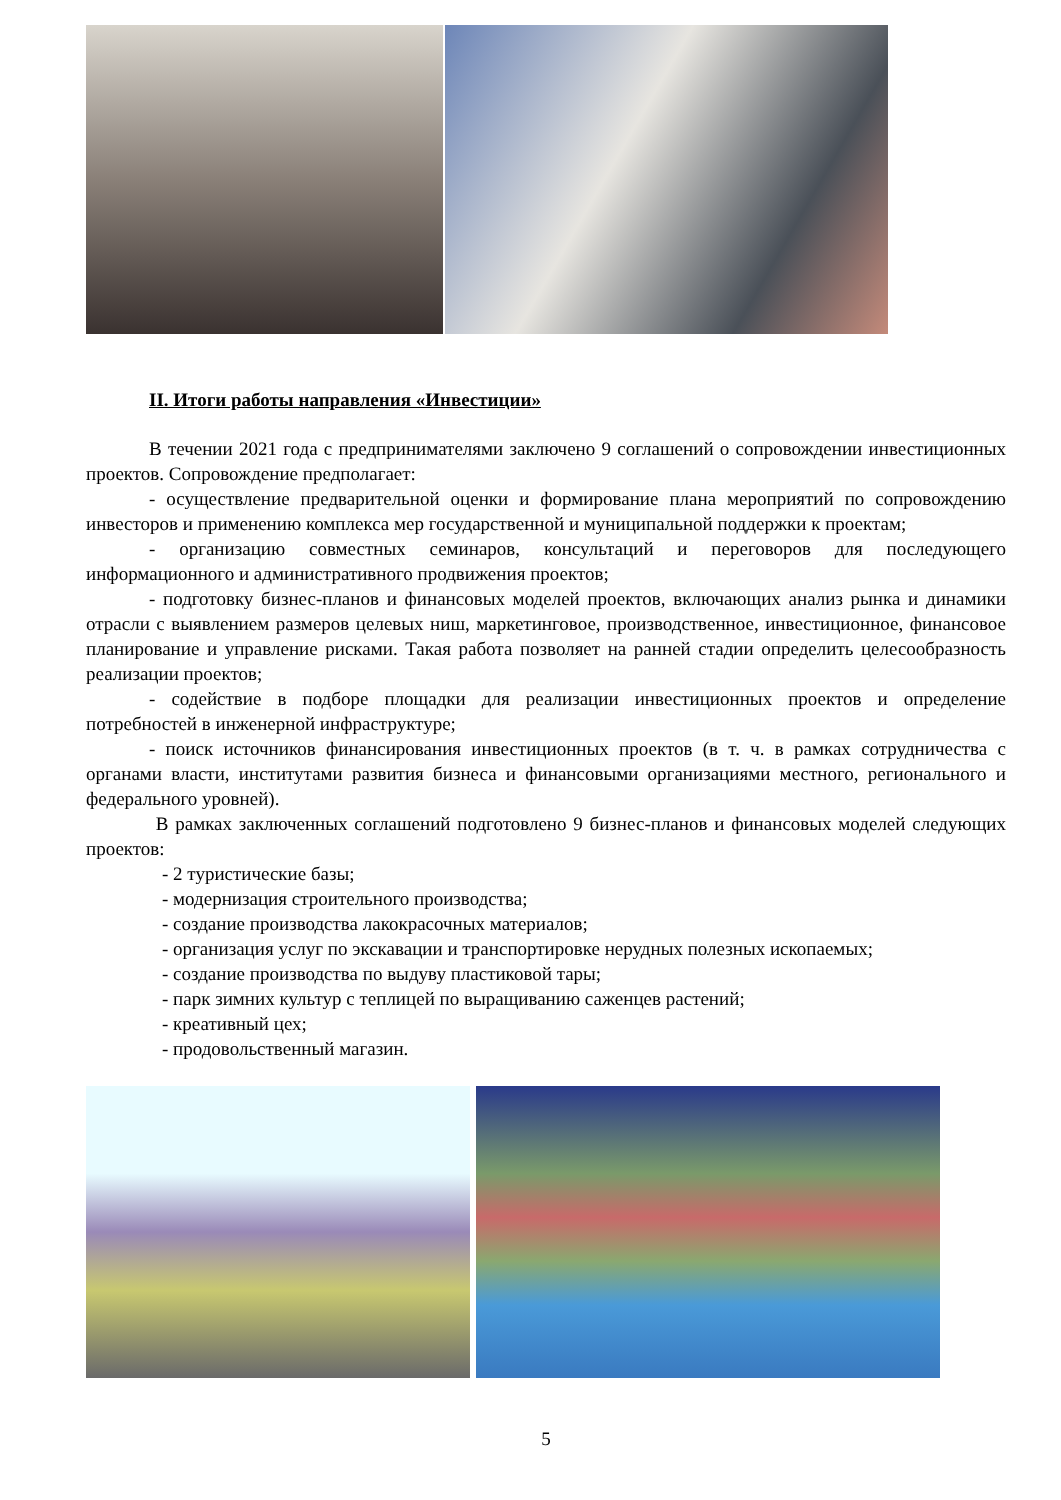II. Итоги работы направления «Инвестиции»
В течении 2021 года с предпринимателями заключено 9 соглашений о сопровождении инвестиционных проектов. Сопровождение предполагает:
- осуществление предварительной оценки и формирование плана мероприятий по сопровождению инвесторов и применению комплекса мер государственной и муниципальной поддержки к проектам;
- организацию совместных семинаров, консультаций и переговоров для последующего информационного и административного продвижения проектов;
- подготовку бизнес-планов и финансовых моделей проектов, включающих анализ рынка и динамики отрасли с выявлением размеров целевых ниш, маркетинговое, производственное, инвестиционное, финансовое планирование и управление рисками. Такая работа позволяет на ранней стадии определить целесообразность реализации проектов;
- содействие в подборе площадки для реализации инвестиционных проектов и определение потребностей в инженерной инфраструктуре;
- поиск источников финансирования инвестиционных проектов (в т. ч. в рамках сотрудничества с органами власти, институтами развития бизнеса и финансовыми организациями местного, регионального и федерального уровней).
В рамках заключенных соглашений подготовлено 9 бизнес-планов и финансовых моделей следующих проектов:
- 2 туристические базы;
- модернизация строительного производства;
- создание производства лакокрасочных материалов;
- организация услуг по экскавации и транспортировке нерудных полезных ископаемых;
- создание производства по выдуву пластиковой тары;
- парк зимних культур с теплицей по выращиванию саженцев растений;
- креативный цех;
- продовольственный магазин.
5